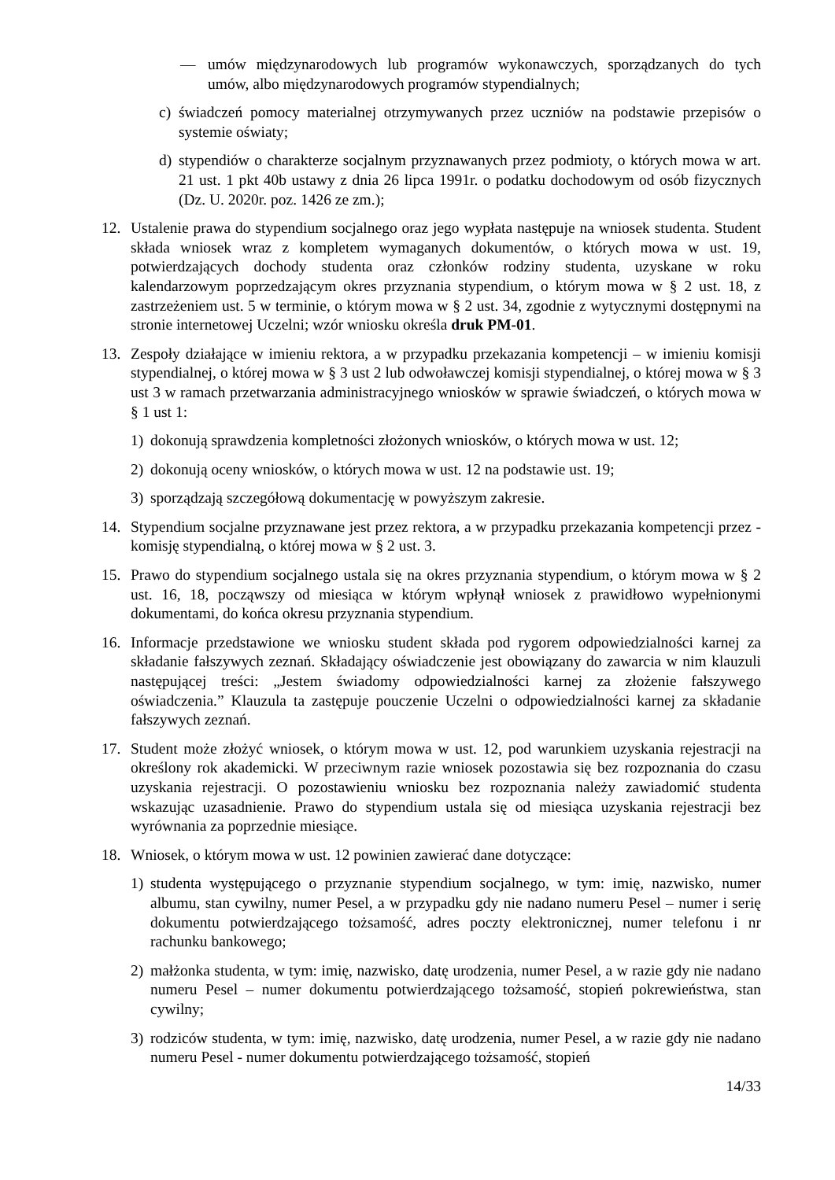— umów międzynarodowych lub programów wykonawczych, sporządzanych do tych umów, albo międzynarodowych programów stypendialnych;
c) świadczeń pomocy materialnej otrzymywanych przez uczniów na podstawie przepisów o systemie oświaty;
d) stypendiów o charakterze socjalnym przyznawanych przez podmioty, o których mowa w art. 21 ust. 1 pkt 40b ustawy z dnia 26 lipca 1991r. o podatku dochodowym od osób fizycznych (Dz. U. 2020r. poz. 1426 ze zm.);
12. Ustalenie prawa do stypendium socjalnego oraz jego wypłata następuje na wniosek studenta. Student składa wniosek wraz z kompletem wymaganych dokumentów, o których mowa w ust. 19, potwierdzających dochody studenta oraz członków rodziny studenta, uzyskane w roku kalendarzowym poprzedzającym okres przyznania stypendium, o którym mowa w § 2 ust. 18, z zastrzeżeniem ust. 5 w terminie, o którym mowa w § 2 ust. 34, zgodnie z wytycznymi dostępnymi na stronie internetowej Uczelni; wzór wniosku określa druk PM-01.
13. Zespoły działające w imieniu rektora, a w przypadku przekazania kompetencji – w imieniu komisji stypendialnej, o której mowa w § 3 ust 2 lub odwoławczej komisji stypendialnej, o której mowa w § 3 ust 3 w ramach przetwarzania administracyjnego wniosków w sprawie świadczeń, o których mowa w § 1 ust 1:
1) dokonują sprawdzenia kompletności złożonych wniosków, o których mowa w ust. 12;
2) dokonują oceny wniosków, o których mowa w ust. 12 na podstawie ust. 19;
3) sporządzają szczegółową dokumentację w powyższym zakresie.
14. Stypendium socjalne przyznawane jest przez rektora, a w przypadku przekazania kompetencji przez - komisję stypendialną, o której mowa w § 2 ust. 3.
15. Prawo do stypendium socjalnego ustala się na okres przyznania stypendium, o którym mowa w § 2 ust. 16, 18, począwszy od miesiąca w którym wpłynął wniosek z prawidłowo wypełnionymi dokumentami, do końca okresu przyznania stypendium.
16. Informacje przedstawione we wniosku student składa pod rygorem odpowiedzialności karnej za składanie fałszywych zeznań. Składający oświadczenie jest obowiązany do zawarcia w nim klauzuli następującej treści: „Jestem świadomy odpowiedzialności karnej za złożenie fałszywego oświadczenia.” Klauzula ta zastępuje pouczenie Uczelni o odpowiedzialności karnej za składanie fałszywych zeznań.
17. Student może złożyć wniosek, o którym mowa w ust. 12, pod warunkiem uzyskania rejestracji na określony rok akademicki. W przeciwnym razie wniosek pozostawia się bez rozpoznania do czasu uzyskania rejestracji. O pozostawieniu wniosku bez rozpoznania należy zawiadomić studenta wskazując uzasadnienie. Prawo do stypendium ustala się od miesiąca uzyskania rejestracji bez wyrównania za poprzednie miesiące.
18. Wniosek, o którym mowa w ust. 12 powinien zawierać dane dotyczące:
1) studenta występującego o przyznanie stypendium socjalnego, w tym: imię, nazwisko, numer albumu, stan cywilny, numer Pesel, a w przypadku gdy nie nadano numeru Pesel – numer i serię dokumentu potwierdzającego tożsamość, adres poczty elektronicznej, numer telefonu i nr rachunku bankowego;
2) małżonka studenta, w tym: imię, nazwisko, datę urodzenia, numer Pesel, a w razie gdy nie nadano numeru Pesel – numer dokumentu potwierdzającego tożsamość, stopień pokrewieństwa, stan cywilny;
3) rodziców studenta, w tym: imię, nazwisko, datę urodzenia, numer Pesel, a w razie gdy nie nadano numeru Pesel - numer dokumentu potwierdzającego tożsamość, stopień
14/33